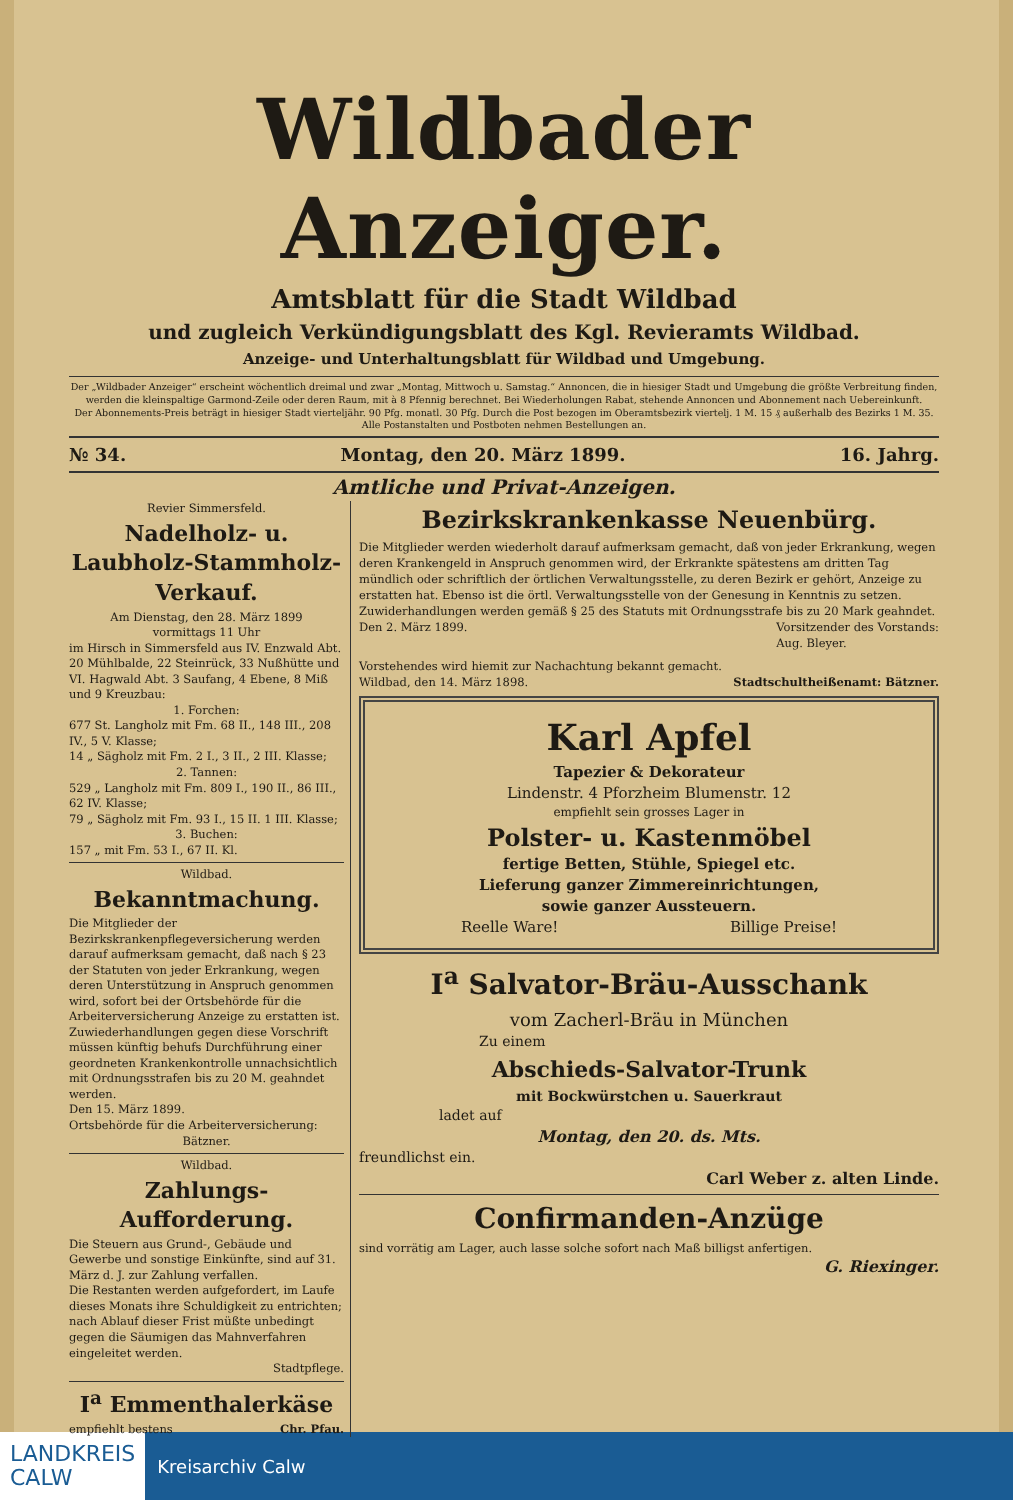Wildbader Anzeiger.
Amtsblatt für die Stadt Wildbad
und zugleich Verkündigungsblatt des Kgl. Revieramts Wildbad.
Anzeige- und Unterhaltungsblatt für Wildbad und Umgebung.
Der „Wildbader Anzeiger“ erscheint wöchentlich dreimal und zwar „Montag, Mittwoch u. Samstag.“ Annoncen, die in hiesiger Stadt und Umgebung die größte Verbreitung finden, werden die kleinspaltige Garmond-Zeile oder deren Raum, mit à 8 Pfennig berechnet. Bei Wiederholungen Rabat, stehende Annoncen und Abonnement nach Uebereinkunft.
Der Abonnements-Preis beträgt in hiesiger Stadt vierteljähr. 90 Pfg. monatl. 30 Pfg. Durch die Post bezogen im Oberamtsbezirk viertelj. 1 M. 15 ₰ außerhalb des Bezirks 1 M. 35. Alle Postanstalten und Postboten nehmen Bestellungen an.
№ 34. Montag, den 20. März 1899. 16. Jahrg.
Amtliche und Privat-Anzeigen.
Revier Simmersfeld.
Nadelholz- u. Laubholz-Stammholz-Verkauf.
Am Dienstag, den 28. März 1899
vormittags 11 Uhr
im Hirsch in Simmersfeld aus IV. Enzwald Abt. 20 Mühlbalde, 22 Steinrück, 33 Nußhütte und VI. Hagwald Abt. 3 Saufang, 4 Ebene, 8 Miß und 9 Kreuzbau:
1. Forchen:
677 St. Langholz mit Fm. 68 II., 148 III., 208 IV., 5 V. Klasse;
14 „ Sägholz mit Fm. 2 I., 3 II., 2 III. Klasse;
2. Tannen:
529 „ Langholz mit Fm. 809 I., 190 II., 86 III., 62 IV. Klasse;
79 „ Sägholz mit Fm. 93 I., 15 II. 1 III. Klasse;
3. Buchen:
157 „ mit Fm. 53 I., 67 II. Kl.
Wildbad.
Bekanntmachung.
Die Mitglieder der Bezirkskrankenpflegeversicherung werden darauf aufmerksam gemacht, daß nach § 23 der Statuten von jeder Erkrankung, wegen deren Unterstützung in Anspruch genommen wird, sofort bei der Ortsbehörde für die Arbeiterversicherung Anzeige zu erstatten ist. Zuwiederhandlungen gegen diese Vorschrift müssen künftig behufs Durchführung einer geordneten Krankenkontrolle unnachsichtlich mit Ordnungsstrafen bis zu 20 M. geahndet werden.
Den 15. März 1899.
Ortsbehörde für die Arbeiterversicherung:
Bätzner.
Wildbad.
Zahlungs-Aufforderung.
Die Steuern aus Grund-, Gebäude und Gewerbe und sonstige Einkünfte, sind auf 31. März d. J. zur Zahlung verfallen.
Die Restanten werden aufgefordert, im Laufe dieses Monats ihre Schuldigkeit zu entrichten; nach Ablauf dieser Frist müßte unbedingt gegen die Säumigen das Mahnverfahren eingeleitet werden.
Stadtpflege.
I<sup>a</sup> Emmenthalerkäse
empfiehlt bestens Chr. Pfau.
Bezirkskrankenkasse Neuenbürg.
Die Mitglieder werden wiederholt darauf aufmerksam gemacht, daß von jeder Erkrankung, wegen deren Krankengeld in Anspruch genommen wird, der Erkrankte spätestens am dritten Tag mündlich oder schriftlich der örtlichen Verwaltungsstelle, zu deren Bezirk er gehört, Anzeige zu erstatten hat. Ebenso ist die örtl. Verwaltungsstelle von der Genesung in Kenntnis zu setzen.
Zuwiderhandlungen werden gemäß § 25 des Statuts mit Ordnungsstrafe bis zu 20 Mark geahndet.
Den 2. März 1899. Vorsitzender des Vorstands:
Aug. Bleyer.
Vorstehendes wird hiemit zur Nachachtung bekannt gemacht.
Wildbad, den 14. März 1898. Stadtschultheißenamt: Bätzner.
Karl Apfel
Tapezier & Dekorateur
Lindenstr. 4 Pforzheim Blumenstr. 12
empfiehlt sein grosses Lager in
Polster- u. Kastenmöbel
fertige Betten, Stühle, Spiegel etc.
Lieferung ganzer Zimmereinrichtungen,
sowie ganzer Aussteuern.
Reelle Ware! Billige Preise!
I<sup>a</sup> Salvator-Bräu-Ausschank
vom Zacherl-Bräu in München
Zu einem
Abschieds-Salvator-Trunk
mit Bockwürstchen u. Sauerkraut
ladet auf
Montag, den 20. ds. Mts.
freundlichst ein.
Carl Weber z. alten Linde.
Confirmanden-Anzüge
sind vorrätig am Lager, auch lasse solche sofort nach Maß billigst anfertigen.
G. Riexinger.
LANDKREIS
CALW
Kreisarchiv Calw